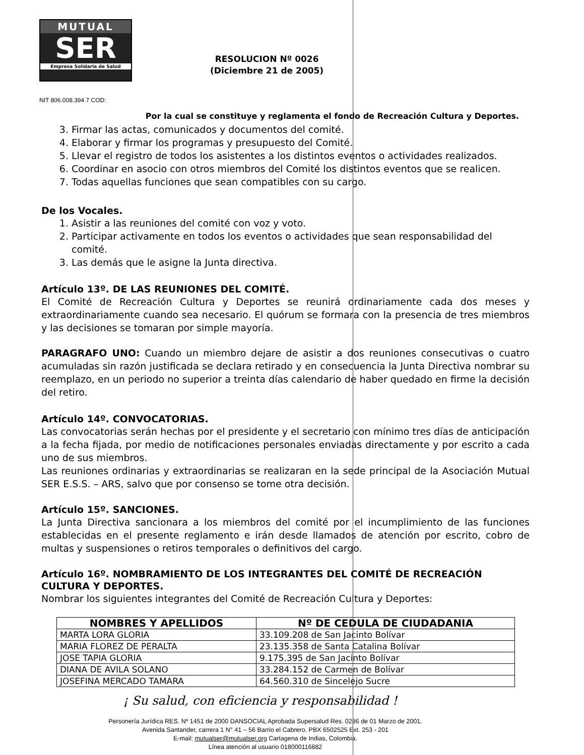MUTUAL
SER
Empresa Solidaria de Salud
RESOLUCION Nº 0026
(Diciembre 21 de 2005)
NIT 806.008.394 7 COD:
Por la cual se constituye y reglamenta el fondo de Recreación Cultura y Deportes.
3. Firmar las actas, comunicados y documentos del comité.
4. Elaborar y firmar los programas y presupuesto del Comité.
5. Llevar el registro de todos los asistentes a los distintos eventos o actividades realizados.
6. Coordinar en asocio con otros miembros del Comité los distintos eventos que se realicen.
7. Todas aquellas funciones que sean compatibles con su cargo.
De los Vocales.
1. Asistir a las reuniones del comité con voz y voto.
2. Participar activamente en todos los eventos o actividades que sean responsabilidad del comité.
3. Las demás que le asigne la Junta directiva.
Artículo 13º. DE LAS REUNIONES DEL COMITÉ.
El Comité de Recreación Cultura y Deportes se reunirá ordinariamente cada dos meses y extraordinariamente cuando sea necesario. El quórum se formara con la presencia de tres miembros y las decisiones se tomaran por simple mayoría.
PARAGRAFO UNO: Cuando un miembro dejare de asistir a dos reuniones consecutivas o cuatro acumuladas sin razón justificada se declara retirado y en consecuencia la Junta Directiva nombrar su reemplazo, en un periodo no superior a treinta días calendario de haber quedado en firme la decisión del retiro.
Artículo 14º. CONVOCATORIAS.
Las convocatorias serán hechas por el presidente y el secretario con mínimo tres días de anticipación a la fecha fijada, por medio de notificaciones personales enviadas directamente y por escrito a cada uno de sus miembros.
Las reuniones ordinarias y extraordinarias se realizaran en la sede principal de la Asociación Mutual SER E.S.S. – ARS, salvo que por consenso se tome otra decisión.
Artículo 15º. SANCIONES.
La Junta Directiva sancionara a los miembros del comité por el incumplimiento de las funciones establecidas en el presente reglamento e irán desde llamados de atención por escrito, cobro de multas y suspensiones o retiros temporales o definitivos del cargo.
Artículo 16º. NOMBRAMIENTO DE LOS INTEGRANTES DEL COMITÉ DE RECREACIÓN CULTURA Y DEPORTES.
Nombrar los siguientes integrantes del Comité de Recreación Cultura y Deportes:
| NOMBRES Y APELLIDOS | Nº DE CEDULA DE CIUDADANIA |
| --- | --- |
| MARTA LORA GLORIA | 33.109.208 de San Jacinto Bolívar |
| MARIA FLOREZ DE PERALTA | 23.135.358 de Santa Catalina Bolívar |
| JOSE TAPIA GLORIA | 9.175.395 de San Jacinto Bolívar |
| DIANA DE AVILA SOLANO | 33.284.152 de Carmen de Bolívar |
| JOSEFINA MERCADO TAMARA | 64.560.310 de Sincelejo Sucre |
¡ Su salud, con eficiencia y responsabilidad !
Personería Jurídica RES. Nº 1451 de 2000 DANSOCIAL Aprobada Supersalud Res. 0286 de 01 Marzo de 2001.
Avenida Santander, carrera 1 N° 41 – 56 Barrio el Cabrero. PBX 6502525 Ext. 253 - 201
E-mail: mutualser@mutualser.org Cartagena de Indias, Colombia.
Línea atención al usuario 018000116882